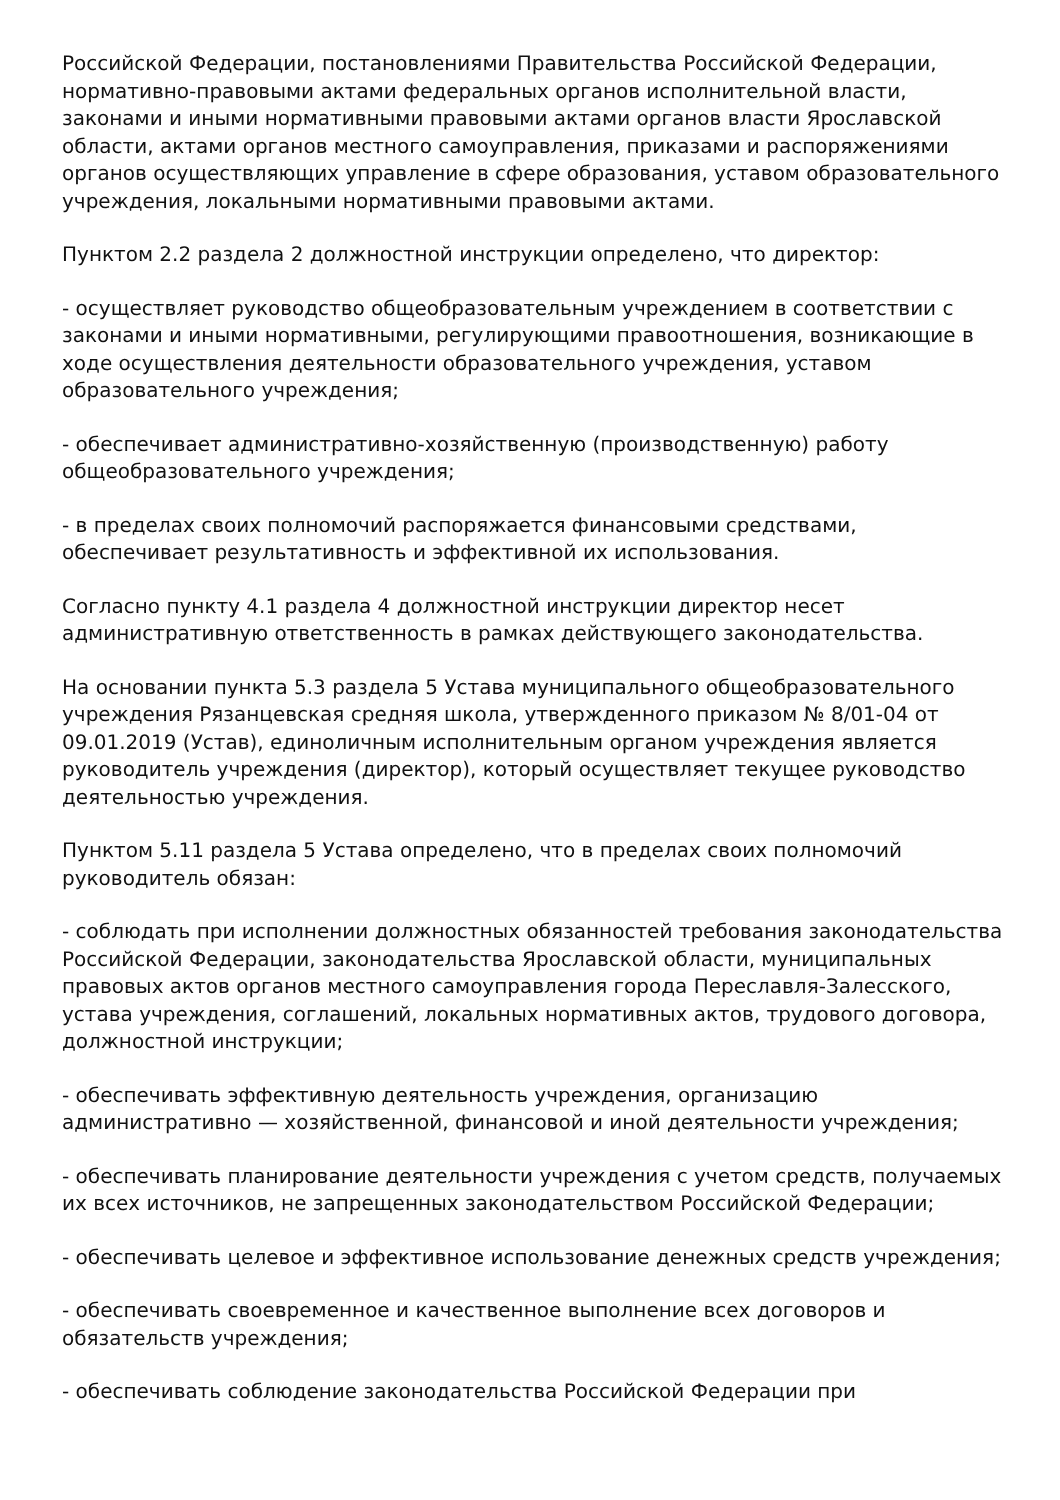Российской Федерации, постановлениями Правительства Российской Федерации, нормативно-правовыми актами федеральных органов исполнительной власти, законами и иными нормативными правовыми актами органов власти Ярославской области, актами органов местного самоуправления, приказами и распоряжениями органов осуществляющих управление в сфере образования, уставом образовательного учреждения, локальными нормативными правовыми актами.
Пунктом 2.2 раздела 2 должностной инструкции определено, что директор:
- осуществляет руководство общеобразовательным учреждением в соответствии с законами и иными нормативными, регулирующими правоотношения, возникающие в ходе осуществления деятельности образовательного учреждения, уставом образовательного учреждения;
- обеспечивает административно-хозяйственную (производственную) работу общеобразовательного учреждения;
- в пределах своих полномочий распоряжается финансовыми средствами, обеспечивает результативность и эффективной их использования.
Согласно пункту 4.1 раздела 4 должностной инструкции директор несет административную ответственность в рамках действующего законодательства.
На основании пункта 5.3 раздела 5 Устава муниципального общеобразовательного учреждения Рязанцевская средняя школа, утвержденного приказом № 8/01-04 от 09.01.2019 (Устав), единоличным исполнительным органом учреждения является руководитель учреждения (директор), который осуществляет текущее руководство деятельностью учреждения.
Пунктом 5.11 раздела 5 Устава определено, что в пределах своих полномочий руководитель обязан:
- соблюдать при исполнении должностных обязанностей требования законодательства Российской Федерации, законодательства Ярославской области, муниципальных правовых актов органов местного самоуправления города Переславля-Залесского, устава учреждения, соглашений, локальных нормативных актов, трудового договора, должностной инструкции;
- обеспечивать эффективную деятельность учреждения, организацию административно — хозяйственной, финансовой и иной деятельности учреждения;
- обеспечивать планирование деятельности учреждения с учетом средств, получаемых их всех источников, не запрещенных законодательством Российской Федерации;
- обеспечивать целевое и эффективное использование денежных средств учреждения;
- обеспечивать своевременное и качественное выполнение всех договоров и обязательств учреждения;
- обеспечивать соблюдение законодательства Российской Федерации при